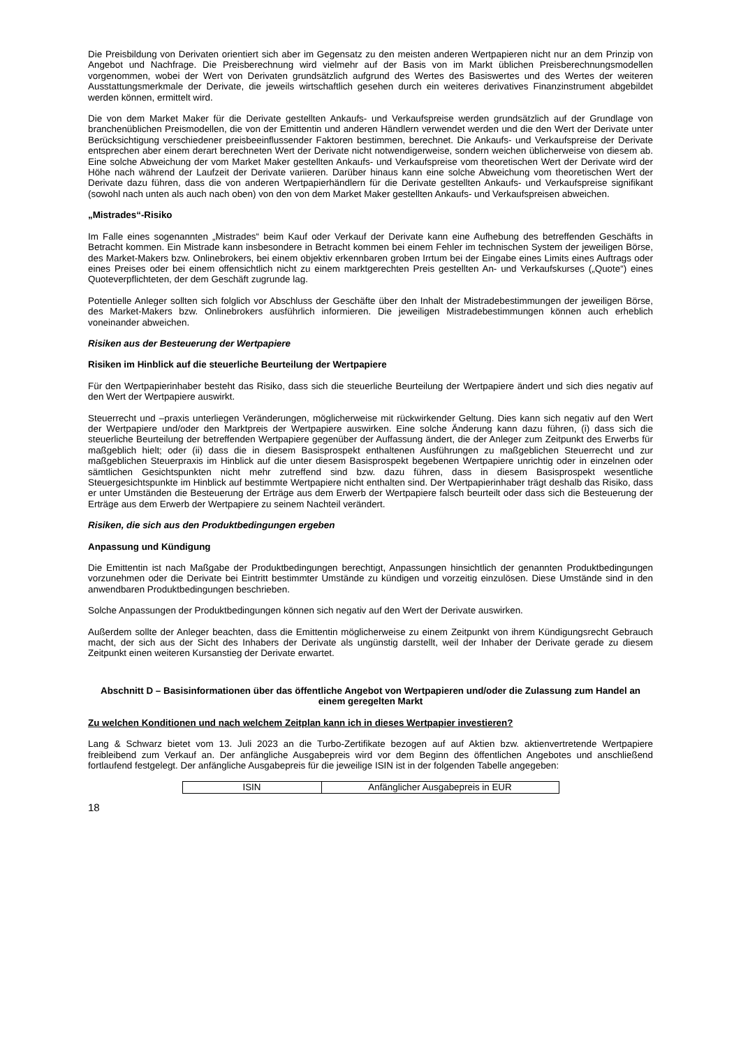Die Preisbildung von Derivaten orientiert sich aber im Gegensatz zu den meisten anderen Wertpapieren nicht nur an dem Prinzip von Angebot und Nachfrage. Die Preisberechnung wird vielmehr auf der Basis von im Markt üblichen Preisberechnungsmodellen vorgenommen, wobei der Wert von Derivaten grundsätzlich aufgrund des Wertes des Basiswertes und des Wertes der weiteren Ausstattungsmerkmale der Derivate, die jeweils wirtschaftlich gesehen durch ein weiteres derivatives Finanzinstrument abgebildet werden können, ermittelt wird.
Die von dem Market Maker für die Derivate gestellten Ankaufs- und Verkaufspreise werden grundsätzlich auf der Grundlage von branchenüblichen Preismodellen, die von der Emittentin und anderen Händlern verwendet werden und die den Wert der Derivate unter Berücksichtigung verschiedener preisbeeinflussender Faktoren bestimmen, berechnet. Die Ankaufs- und Verkaufspreise der Derivate entsprechen aber einem derart berechneten Wert der Derivate nicht notwendigerweise, sondern weichen üblicherweise von diesem ab. Eine solche Abweichung der vom Market Maker gestellten Ankaufs- und Verkaufspreise vom theoretischen Wert der Derivate wird der Höhe nach während der Laufzeit der Derivate variieren. Darüber hinaus kann eine solche Abweichung vom theoretischen Wert der Derivate dazu führen, dass die von anderen Wertpapierhändlern für die Derivate gestellten Ankaufs- und Verkaufspreise signifikant (sowohl nach unten als auch nach oben) von den von dem Market Maker gestellten Ankaufs- und Verkaufspreisen abweichen.
„Mistrades“-Risiko
Im Falle eines sogenannten „Mistrades“ beim Kauf oder Verkauf der Derivate kann eine Aufhebung des betreffenden Geschäfts in Betracht kommen. Ein Mistrade kann insbesondere in Betracht kommen bei einem Fehler im technischen System der jeweiligen Börse, des Market-Makers bzw. Onlinebrokers, bei einem objektiv erkennbaren groben Irrtum bei der Eingabe eines Limits eines Auftrags oder eines Preises oder bei einem offensichtlich nicht zu einem marktgerechten Preis gestellten An- und Verkaufskurses („Quote“) eines Quoteverpflichteten, der dem Geschäft zugrunde lag.
Potentielle Anleger sollten sich folglich vor Abschluss der Geschäfte über den Inhalt der Mistradebestimmungen der jeweiligen Börse, des Market-Makers bzw. Onlinebrokers ausführlich informieren. Die jeweiligen Mistradebestimmungen können auch erheblich voneinander abweichen.
Risiken aus der Besteuerung der Wertpapiere
Risiken im Hinblick auf die steuerliche Beurteilung der Wertpapiere
Für den Wertpapierinhaber besteht das Risiko, dass sich die steuerliche Beurteilung der Wertpapiere ändert und sich dies negativ auf den Wert der Wertpapiere auswirkt.
Steuerrecht und –praxis unterliegen Veränderungen, möglicherweise mit rückwirkender Geltung. Dies kann sich negativ auf den Wert der Wertpapiere und/oder den Marktpreis der Wertpapiere auswirken. Eine solche Änderung kann dazu führen, (i) dass sich die steuerliche Beurteilung der betreffenden Wertpapiere gegenüber der Auffassung ändert, die der Anleger zum Zeitpunkt des Erwerbs für maßgeblich hielt; oder (ii) dass die in diesem Basisprospekt enthaltenen Ausführungen zu maßgeblichen Steuerrecht und zur maßgeblichen Steuerpraxis im Hinblick auf die unter diesem Basisprospekt begebenen Wertpapiere unrichtig oder in einzelnen oder sämtlichen Gesichtspunkten nicht mehr zutreffend sind bzw. dazu führen, dass in diesem Basisprospekt wesentliche Steuergesichtspunkte im Hinblick auf bestimmte Wertpapiere nicht enthalten sind. Der Wertpapierinhaber trägt deshalb das Risiko, dass er unter Umständen die Besteuerung der Erträge aus dem Erwerb der Wertpapiere falsch beurteilt oder dass sich die Besteuerung der Erträge aus dem Erwerb der Wertpapiere zu seinem Nachteil verändert.
Risiken, die sich aus den Produktbedingungen ergeben
Anpassung und Kündigung
Die Emittentin ist nach Maßgabe der Produktbedingungen berechtigt, Anpassungen hinsichtlich der genannten Produktbedingungen vorzunehmen oder die Derivate bei Eintritt bestimmter Umstände zu kündigen und vorzeitig einzulösen. Diese Umstände sind in den anwendbaren Produktbedingungen beschrieben.
Solche Anpassungen der Produktbedingungen können sich negativ auf den Wert der Derivate auswirken.
Außerdem sollte der Anleger beachten, dass die Emittentin möglicherweise zu einem Zeitpunkt von ihrem Kündigungsrecht Gebrauch macht, der sich aus der Sicht des Inhabers der Derivate als ungünstig darstellt, weil der Inhaber der Derivate gerade zu diesem Zeitpunkt einen weiteren Kursanstieg der Derivate erwartet.
Abschnitt D – Basisinformationen über das öffentliche Angebot von Wertpapieren und/oder die Zulassung zum Handel an einem geregelten Markt
Zu welchen Konditionen und nach welchem Zeitplan kann ich in dieses Wertpapier investieren?
Lang & Schwarz bietet vom 13. Juli 2023 an die Turbo-Zertifikate bezogen auf auf Aktien bzw. aktienvertretende Wertpapiere freibleibend zum Verkauf an. Der anfängliche Ausgabepreis wird vor dem Beginn des öffentlichen Angebotes und anschließend fortlaufend festgelegt. Der anfängliche Ausgabepreis für die jeweilige ISIN ist in der folgenden Tabelle angegeben:
| ISIN | Anfänglicher Ausgabepreis in EUR |
18